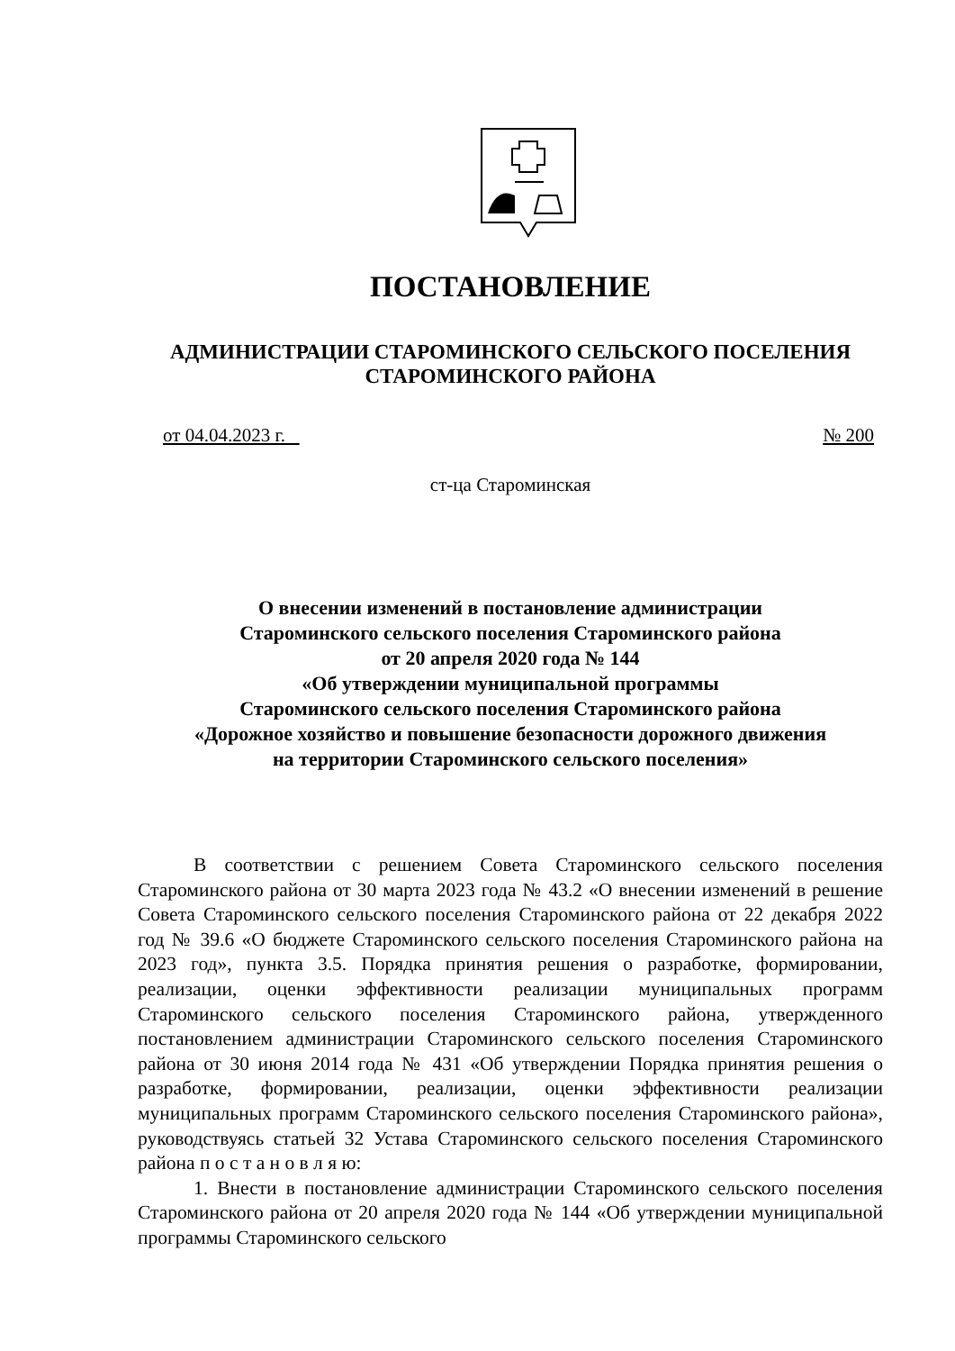ПОСТАНОВЛЕНИЕ
АДМИНИСТРАЦИИ СТАРОМИНСКОГО СЕЛЬСКОГО ПОСЕЛЕНИЯ
СТАРОМИНСКОГО РАЙОНА
от 04.04.2023 г. № 200
ст-ца Староминская
О внесении изменений в постановление администрации
Староминского сельского поселения Староминского района
от 20 апреля 2020 года № 144
«Об утверждении муниципальной программы
Староминского сельского поселения Староминского района
«Дорожное хозяйство и повышение безопасности дорожного движения
на территории Староминского сельского поселения»
В соответствии с решением Совета Староминского сельского поселения Староминского района от 30 марта 2023 года № 43.2 «О внесении изменений в решение Совета Староминского сельского поселения Староминского района от 22 декабря 2022 год № 39.6 «О бюджете Староминского сельского поселения Староминского района на 2023 год», пункта 3.5. Порядка принятия решения о разработке, формировании, реализации, оценки эффективности реализации муниципальных программ Староминского сельского поселения Староминского района, утвержденного постановлением администрации Староминского сельского поселения Староминского района от 30 июня 2014 года № 431 «Об утверждении Порядка принятия решения о разработке, формировании, реализации, оценки эффективности реализации муниципальных программ Староминского сельского поселения Староминского района», руководствуясь статьей 32 Устава Староминского сельского поселения Староминского района п о с т а н о в л я ю:
1. Внести в постановление администрации Староминского сельского поселения Староминского района от 20 апреля 2020 года № 144 «Об утверждении муниципальной программы Староминского сельского